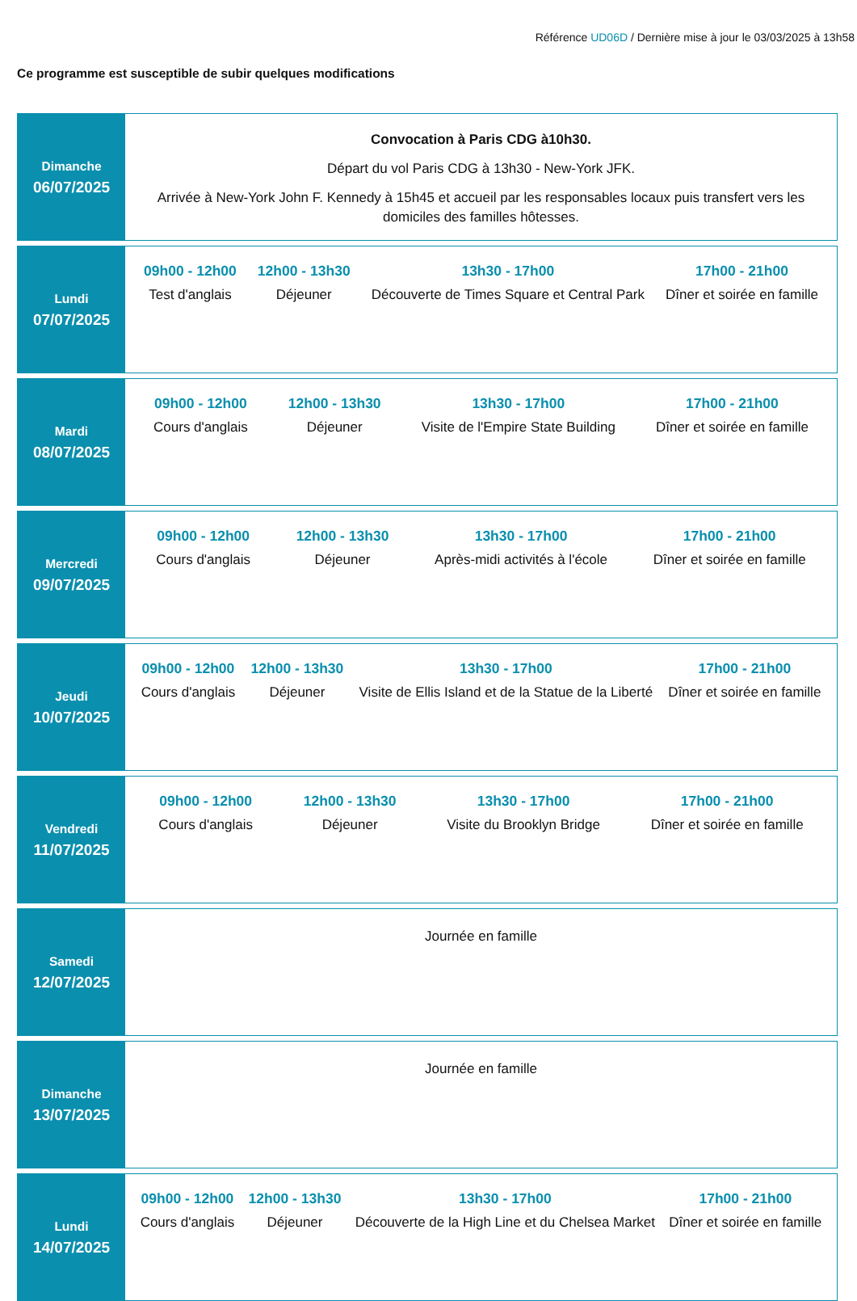Référence UD06D / Dernière mise à jour le 03/03/2025 à 13h58
Ce programme est susceptible de subir quelques modifications
Dimanche
06/07/2025
Convocation à Paris CDG à10h30.
Départ du vol Paris CDG à 13h30 - New-York JFK.
Arrivée à New-York John F. Kennedy à 15h45 et accueil par les responsables locaux puis transfert vers les domiciles des familles hôtesses.
Lundi
07/07/2025
09h00 - 12h00
Test d'anglais
12h00 - 13h30
Déjeuner
13h30 - 17h00
Découverte de Times Square et Central Park
17h00 - 21h00
Dîner et soirée en famille
Mardi
08/07/2025
09h00 - 12h00
Cours d'anglais
12h00 - 13h30
Déjeuner
13h30 - 17h00
Visite de l'Empire State Building
17h00 - 21h00
Dîner et soirée en famille
Mercredi
09/07/2025
09h00 - 12h00
Cours d'anglais
12h00 - 13h30
Déjeuner
13h30 - 17h00
Après-midi activités à l'école
17h00 - 21h00
Dîner et soirée en famille
Jeudi
10/07/2025
09h00 - 12h00
Cours d'anglais
12h00 - 13h30
Déjeuner
13h30 - 17h00
Visite de Ellis Island et de la Statue de la Liberté
17h00 - 21h00
Dîner et soirée en famille
Vendredi
11/07/2025
09h00 - 12h00
Cours d'anglais
12h00 - 13h30
Déjeuner
13h30 - 17h00
Visite du Brooklyn Bridge
17h00 - 21h00
Dîner et soirée en famille
Samedi
12/07/2025
Journée en famille
Dimanche
13/07/2025
Journée en famille
Lundi
14/07/2025
09h00 - 12h00
Cours d'anglais
12h00 - 13h30
Déjeuner
13h30 - 17h00
Découverte de la High Line et du Chelsea Market
17h00 - 21h00
Dîner et soirée en famille